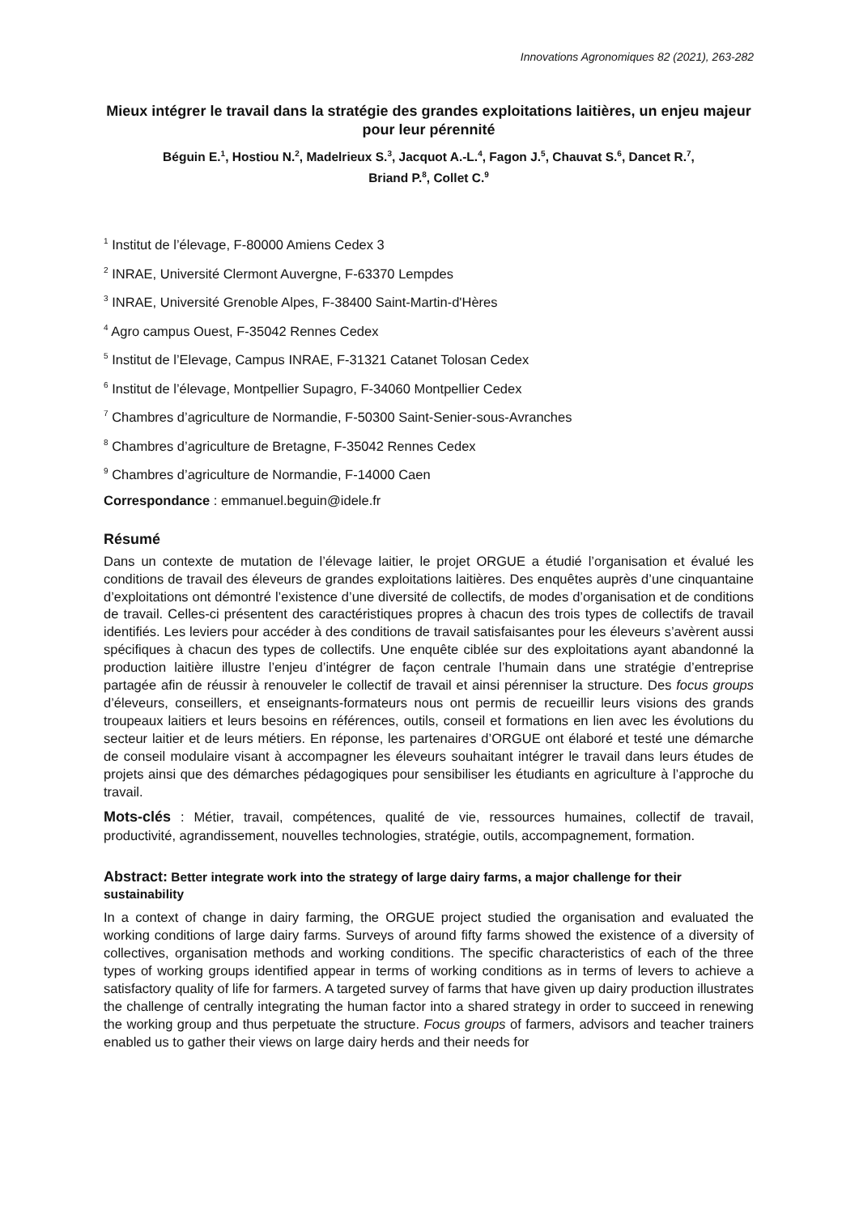Innovations Agronomiques 82 (2021), 263-282
Mieux intégrer le travail dans la stratégie des grandes exploitations laitières, un enjeu majeur pour leur pérennité
Béguin E.<sup>1</sup>, Hostiou N.<sup>2</sup>, Madelrieux S.<sup>3</sup>, Jacquot A.-L.<sup>4</sup>, Fagon J.<sup>5</sup>, Chauvat S.<sup>6</sup>, Dancet R.<sup>7</sup>,
Briand P.<sup>8</sup>, Collet C.<sup>9</sup>
<sup>1</sup> Institut de l’élevage, F-80000 Amiens Cedex 3
<sup>2</sup> INRAE, Université Clermont Auvergne, F-63370 Lempdes
<sup>3</sup> INRAE, Université Grenoble Alpes, F-38400 Saint-Martin-d'Hères
<sup>4</sup> Agro campus Ouest, F-35042 Rennes Cedex
<sup>5</sup> Institut de l’Elevage, Campus INRAE, F-31321 Catanet Tolosan Cedex
<sup>6</sup> Institut de l’élevage, Montpellier Supagro, F-34060 Montpellier Cedex
<sup>7</sup> Chambres d’agriculture de Normandie, F-50300 Saint-Senier-sous-Avranches
<sup>8</sup> Chambres d’agriculture de Bretagne, F-35042 Rennes Cedex
<sup>9</sup> Chambres d’agriculture de Normandie, F-14000 Caen
Correspondance : emmanuel.beguin@idele.fr
Résumé
Dans un contexte de mutation de l’élevage laitier, le projet ORGUE a étudié l’organisation et évalué les conditions de travail des éleveurs de grandes exploitations laitières. Des enquêtes auprès d’une cinquantaine d’exploitations ont démontré l’existence d’une diversité de collectifs, de modes d’organisation et de conditions de travail. Celles-ci présentent des caractéristiques propres à chacun des trois types de collectifs de travail identifiés. Les leviers pour accéder à des conditions de travail satisfaisantes pour les éleveurs s’avèrent aussi spécifiques à chacun des types de collectifs. Une enquête ciblée sur des exploitations ayant abandonné la production laitière illustre l’enjeu d’intégrer de façon centrale l’humain dans une stratégie d’entreprise partagée afin de réussir à renouveler le collectif de travail et ainsi pérenniser la structure. Des focus groups d’éleveurs, conseillers, et enseignants-formateurs nous ont permis de recueillir leurs visions des grands troupeaux laitiers et leurs besoins en références, outils, conseil et formations en lien avec les évolutions du secteur laitier et de leurs métiers. En réponse, les partenaires d’ORGUE ont élaboré et testé une démarche de conseil modulaire visant à accompagner les éleveurs souhaitant intégrer le travail dans leurs études de projets ainsi que des démarches pédagogiques pour sensibiliser les étudiants en agriculture à l’approche du travail.
Mots-clés : Métier, travail, compétences, qualité de vie, ressources humaines, collectif de travail, productivité, agrandissement, nouvelles technologies, stratégie, outils, accompagnement, formation.
Abstract: Better integrate work into the strategy of large dairy farms, a major challenge for their sustainability
In a context of change in dairy farming, the ORGUE project studied the organisation and evaluated the working conditions of large dairy farms. Surveys of around fifty farms showed the existence of a diversity of collectives, organisation methods and working conditions. The specific characteristics of each of the three types of working groups identified appear in terms of working conditions as in terms of levers to achieve a satisfactory quality of life for farmers. A targeted survey of farms that have given up dairy production illustrates the challenge of centrally integrating the human factor into a shared strategy in order to succeed in renewing the working group and thus perpetuate the structure. Focus groups of farmers, advisors and teacher trainers enabled us to gather their views on large dairy herds and their needs for